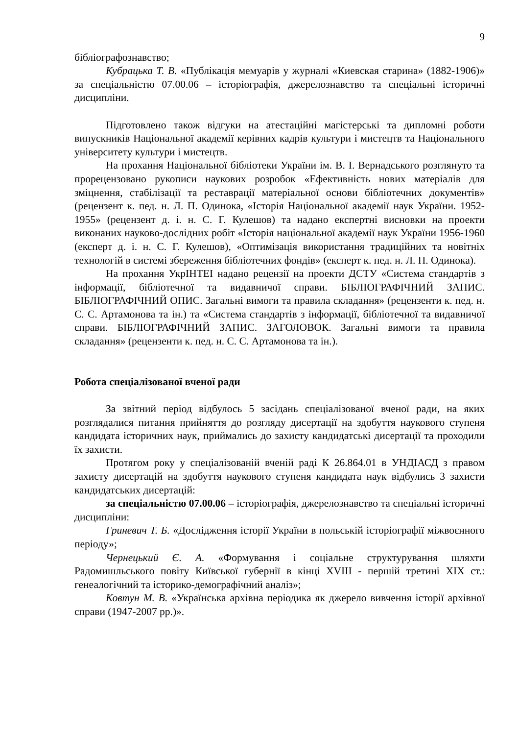9
бібліографознавство;
Кубрацька Т. В. «Публікація мемуарів у журналі «Киевская старина» (1882-1906)» за спеціальністю 07.00.06 – історіографія, джерелознавство та спеціальні історичні дисципліни.
Підготовлено також відгуки на атестаційні магістерські та дипломні роботи випускників Національної академії керівних кадрів культури і мистецтв та Національного університету культури і мистецтв.
На прохання Національної бібліотеки України ім. В. І. Вернадського розглянуто та прорецензовано рукописи наукових розробок «Ефективність нових матеріалів для зміцнення, стабілізації та реставрації матеріальної основи бібліотечних документів» (рецензент к. пед. н. Л. П. Одинока, «Історія Національної академії наук України. 1952-1955» (рецензент д. і. н. С. Г. Кулешов) та надано експертні висновки на проекти виконаних науково-дослідних робіт «Історія національної академії наук України 1956-1960 (експерт д. і. н. С. Г. Кулешов), «Оптимізація використання традиційних та новітніх технологій в системі збереження бібліотечних фондів» (експерт к. пед. н. Л. П. Одинока).
На прохання УкрІНТЕІ надано рецензії на проекти ДСТУ «Система стандартів з інформації, бібліотечної та видавничої справи. БІБЛІОГРАФІЧНИЙ ЗАПИС. БІБЛІОГРАФІЧНИЙ ОПИС. Загальні вимоги та правила складання» (рецензенти к. пед. н. С. С. Артамонова та ін.) та «Система стандартів з інформації, бібліотечної та видавничої справи. БІБЛІОГРАФІЧНИЙ ЗАПИС. ЗАГОЛОВОК. Загальні вимоги та правила складання» (рецензенти к. пед. н. С. С. Артамонова та ін.).
Робота спеціалізованої вченої ради
За звітний період відбулось 5 засідань спеціалізованої вченої ради, на яких розглядалися питання прийняття до розгляду дисертації на здобуття наукового ступеня кандидата історичних наук, приймались до захисту кандидатські дисертації та проходили їх захисти.
Протягом року у спеціалізованій вченій раді К 26.864.01 в УНДІАСД з правом захисту дисертацій на здобуття наукового ступеня кандидата наук відбулись 3 захисти кандидатських дисертацій:
за спеціальністю 07.00.06 – історіографія, джерелознавство та спеціальні історичні дисципліни:
Гриневич Т. Б. «Дослідження історії України в польській історіографії міжвоєнного періоду»;
Чернецький Є. А. «Формування і соціальне структурування шляхти Радомишльського повіту Київської губернії в кінці XVIII - першій третині XIX ст.: генеалогічний та історико-демографічний аналіз»;
Ковтун М. В. «Українська архівна періодика як джерело вивчення історії архівної справи (1947-2007 рр.)».